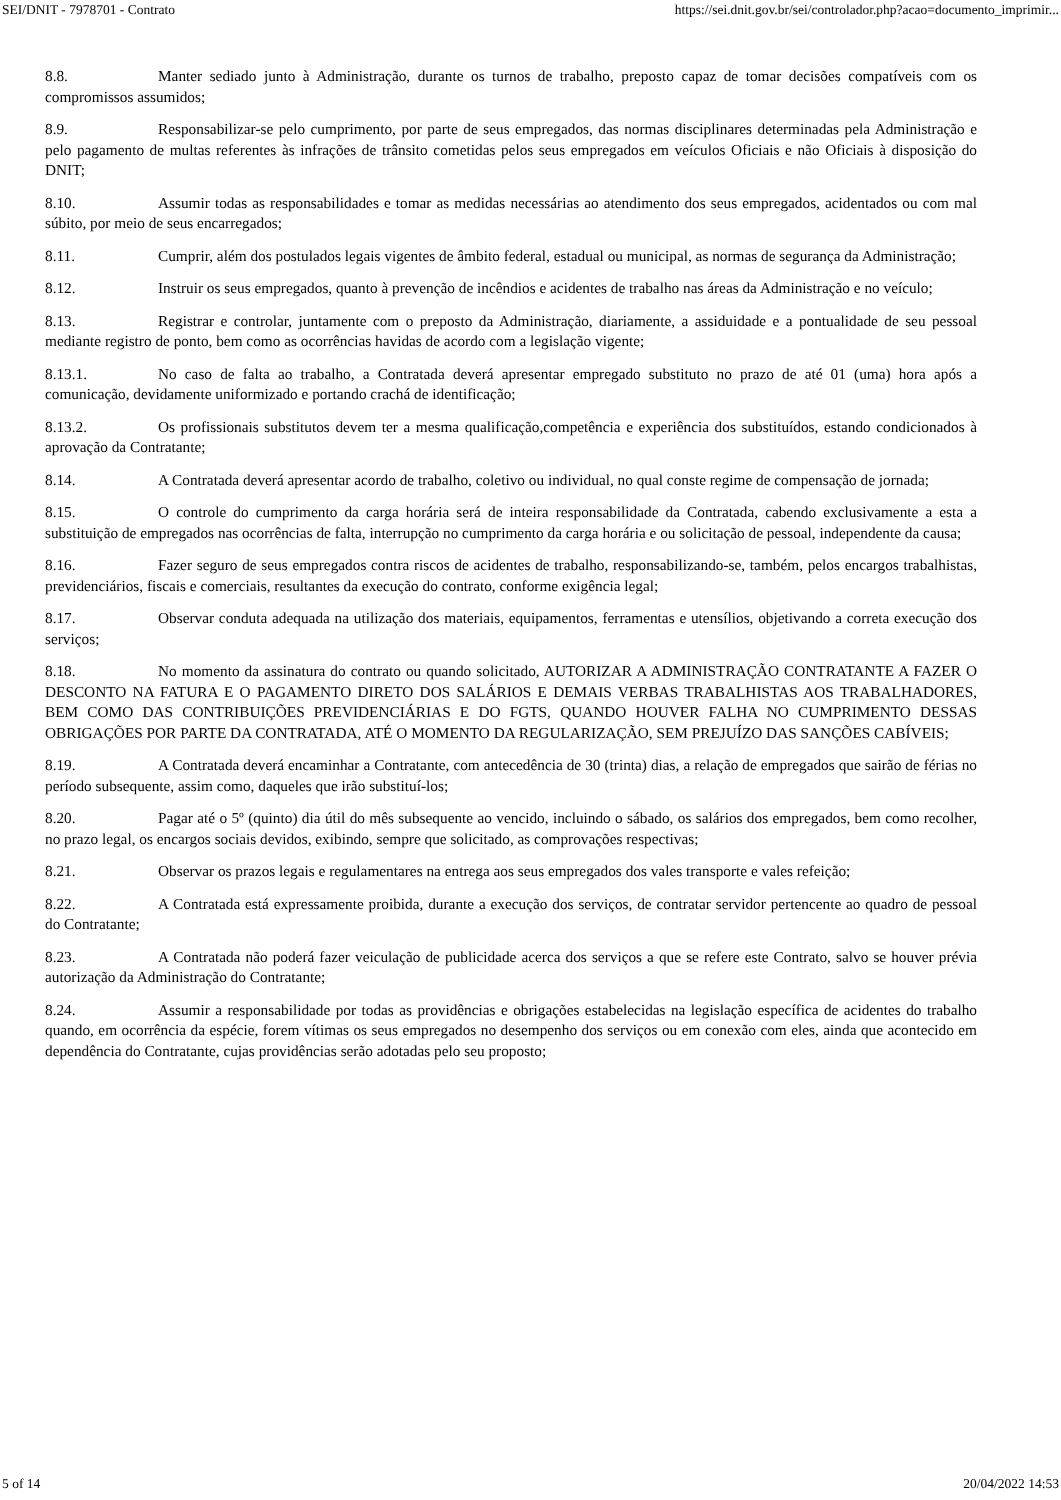SEI/DNIT - 7978701 - Contrato https://sei.dnit.gov.br/sei/controlador.php?acao=documento_imprimir...
8.8. Manter sediado junto à Administração, durante os turnos de trabalho, preposto capaz de tomar decisões compatíveis com os compromissos assumidos;
8.9. Responsabilizar-se pelo cumprimento, por parte de seus empregados, das normas disciplinares determinadas pela Administração e pelo pagamento de multas referentes às infrações de trânsito cometidas pelos seus empregados em veículos Oficiais e não Oficiais à disposição do DNIT;
8.10. Assumir todas as responsabilidades e tomar as medidas necessárias ao atendimento dos seus empregados, acidentados ou com mal súbito, por meio de seus encarregados;
8.11. Cumprir, além dos postulados legais vigentes de âmbito federal, estadual ou municipal, as normas de segurança da Administração;
8.12. Instruir os seus empregados, quanto à prevenção de incêndios e acidentes de trabalho nas áreas da Administração e no veículo;
8.13. Registrar e controlar, juntamente com o preposto da Administração, diariamente, a assiduidade e a pontualidade de seu pessoal mediante registro de ponto, bem como as ocorrências havidas de acordo com a legislação vigente;
8.13.1. No caso de falta ao trabalho, a Contratada deverá apresentar empregado substituto no prazo de até 01 (uma) hora após a comunicação, devidamente uniformizado e portando crachá de identificação;
8.13.2. Os profissionais substitutos devem ter a mesma qualificação,competência e experiência dos substituídos, estando condicionados à aprovação da Contratante;
8.14. A Contratada deverá apresentar acordo de trabalho, coletivo ou individual, no qual conste regime de compensação de jornada;
8.15. O controle do cumprimento da carga horária será de inteira responsabilidade da Contratada, cabendo exclusivamente a esta a substituição de empregados nas ocorrências de falta, interrupção no cumprimento da carga horária e ou solicitação de pessoal, independente da causa;
8.16. Fazer seguro de seus empregados contra riscos de acidentes de trabalho, responsabilizando-se, também, pelos encargos trabalhistas, previdenciários, fiscais e comerciais, resultantes da execução do contrato, conforme exigência legal;
8.17. Observar conduta adequada na utilização dos materiais, equipamentos, ferramentas e utensílios, objetivando a correta execução dos serviços;
8.18. No momento da assinatura do contrato ou quando solicitado, AUTORIZAR A ADMINISTRAÇÃO CONTRATANTE A FAZER O DESCONTO NA FATURA E O PAGAMENTO DIRETO DOS SALÁRIOS E DEMAIS VERBAS TRABALHISTAS AOS TRABALHADORES, BEM COMO DAS CONTRIBUIÇÕES PREVIDENCIÁRIAS E DO FGTS, QUANDO HOUVER FALHA NO CUMPRIMENTO DESSAS OBRIGAÇÕES POR PARTE DA CONTRATADA, ATÉ O MOMENTO DA REGULARIZAÇÃO, SEM PREJUÍZO DAS SANÇÕES CABÍVEIS;
8.19. A Contratada deverá encaminhar a Contratante, com antecedência de 30 (trinta) dias, a relação de empregados que sairão de férias no período subsequente, assim como, daqueles que irão substituí-los;
8.20. Pagar até o 5º (quinto) dia útil do mês subsequente ao vencido, incluindo o sábado, os salários dos empregados, bem como recolher, no prazo legal, os encargos sociais devidos, exibindo, sempre que solicitado, as comprovações respectivas;
8.21. Observar os prazos legais e regulamentares na entrega aos seus empregados dos vales transporte e vales refeição;
8.22. A Contratada está expressamente proibida, durante a execução dos serviços, de contratar servidor pertencente ao quadro de pessoal do Contratante;
8.23. A Contratada não poderá fazer veiculação de publicidade acerca dos serviços a que se refere este Contrato, salvo se houver prévia autorização da Administração do Contratante;
8.24. Assumir a responsabilidade por todas as providências e obrigações estabelecidas na legislação específica de acidentes do trabalho quando, em ocorrência da espécie, forem vítimas os seus empregados no desempenho dos serviços ou em conexão com eles, ainda que acontecido em dependência do Contratante, cujas providências serão adotadas pelo seu proposto;
5 of 14 20/04/2022 14:53